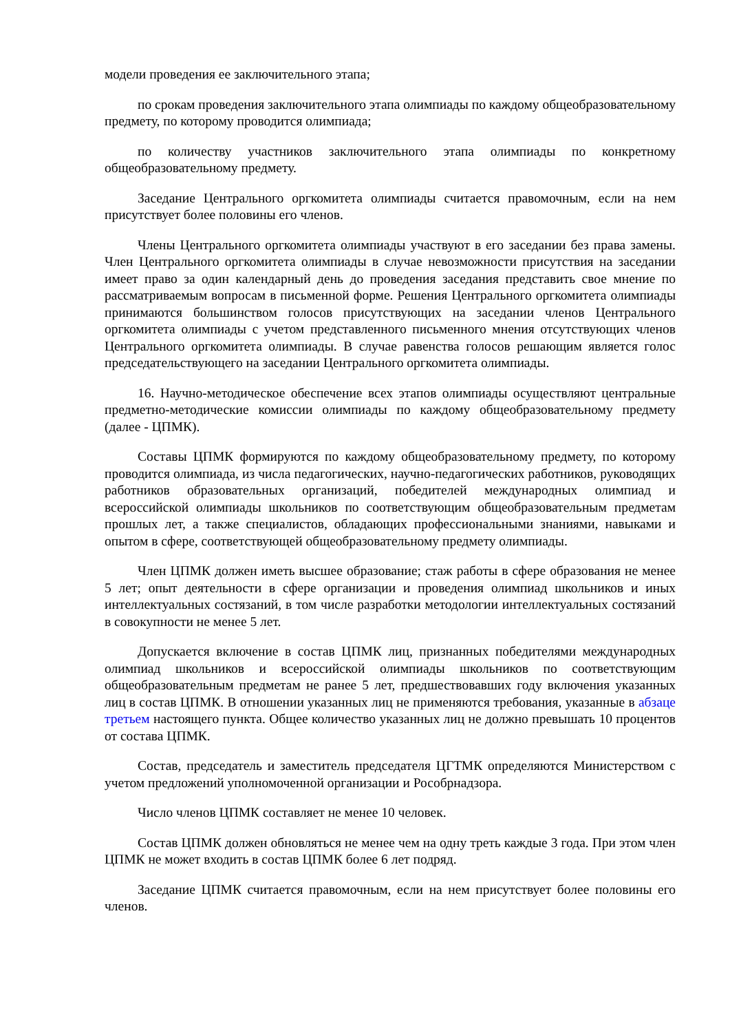модели проведения ее заключительного этапа;
по срокам проведения заключительного этапа олимпиады по каждому общеобразовательному предмету, по которому проводится олимпиада;
по количеству участников заключительного этапа олимпиады по конкретному общеобразовательному предмету.
Заседание Центрального оргкомитета олимпиады считается правомочным, если на нем присутствует более половины его членов.
Члены Центрального оргкомитета олимпиады участвуют в его заседании без права замены. Член Центрального оргкомитета олимпиады в случае невозможности присутствия на заседании имеет право за один календарный день до проведения заседания представить свое мнение по рассматриваемым вопросам в письменной форме. Решения Центрального оргкомитета олимпиады принимаются большинством голосов присутствующих на заседании членов Центрального оргкомитета олимпиады с учетом представленного письменного мнения отсутствующих членов Центрального оргкомитета олимпиады. В случае равенства голосов решающим является голос председательствующего на заседании Центрального оргкомитета олимпиады.
16. Научно-методическое обеспечение всех этапов олимпиады осуществляют центральные предметно-методические комиссии олимпиады по каждому общеобразовательному предмету (далее - ЦПМК).
Составы ЦПМК формируются по каждому общеобразовательному предмету, по которому проводится олимпиада, из числа педагогических, научно-педагогических работников, руководящих работников образовательных организаций, победителей международных олимпиад и всероссийской олимпиады школьников по соответствующим общеобразовательным предметам прошлых лет, а также специалистов, обладающих профессиональными знаниями, навыками и опытом в сфере, соответствующей общеобразовательному предмету олимпиады.
Член ЦПМК должен иметь высшее образование; стаж работы в сфере образования не менее 5 лет; опыт деятельности в сфере организации и проведения олимпиад школьников и иных интеллектуальных состязаний, в том числе разработки методологии интеллектуальных состязаний в совокупности не менее 5 лет.
Допускается включение в состав ЦПМК лиц, признанных победителями международных олимпиад школьников и всероссийской олимпиады школьников по соответствующим общеобразовательным предметам не ранее 5 лет, предшествовавших году включения указанных лиц в состав ЦПМК. В отношении указанных лиц не применяются требования, указанные в абзаце третьем настоящего пункта. Общее количество указанных лиц не должно превышать 10 процентов от состава ЦПМК.
Состав, председатель и заместитель председателя ЦГТМК определяются Министерством с учетом предложений уполномоченной организации и Рособрнадзора.
Число членов ЦПМК составляет не менее 10 человек.
Состав ЦПМК должен обновляться не менее чем на одну треть каждые 3 года. При этом член ЦПМК не может входить в состав ЦПМК более 6 лет подряд.
Заседание ЦПМК считается правомочным, если на нем присутствует более половины его членов.